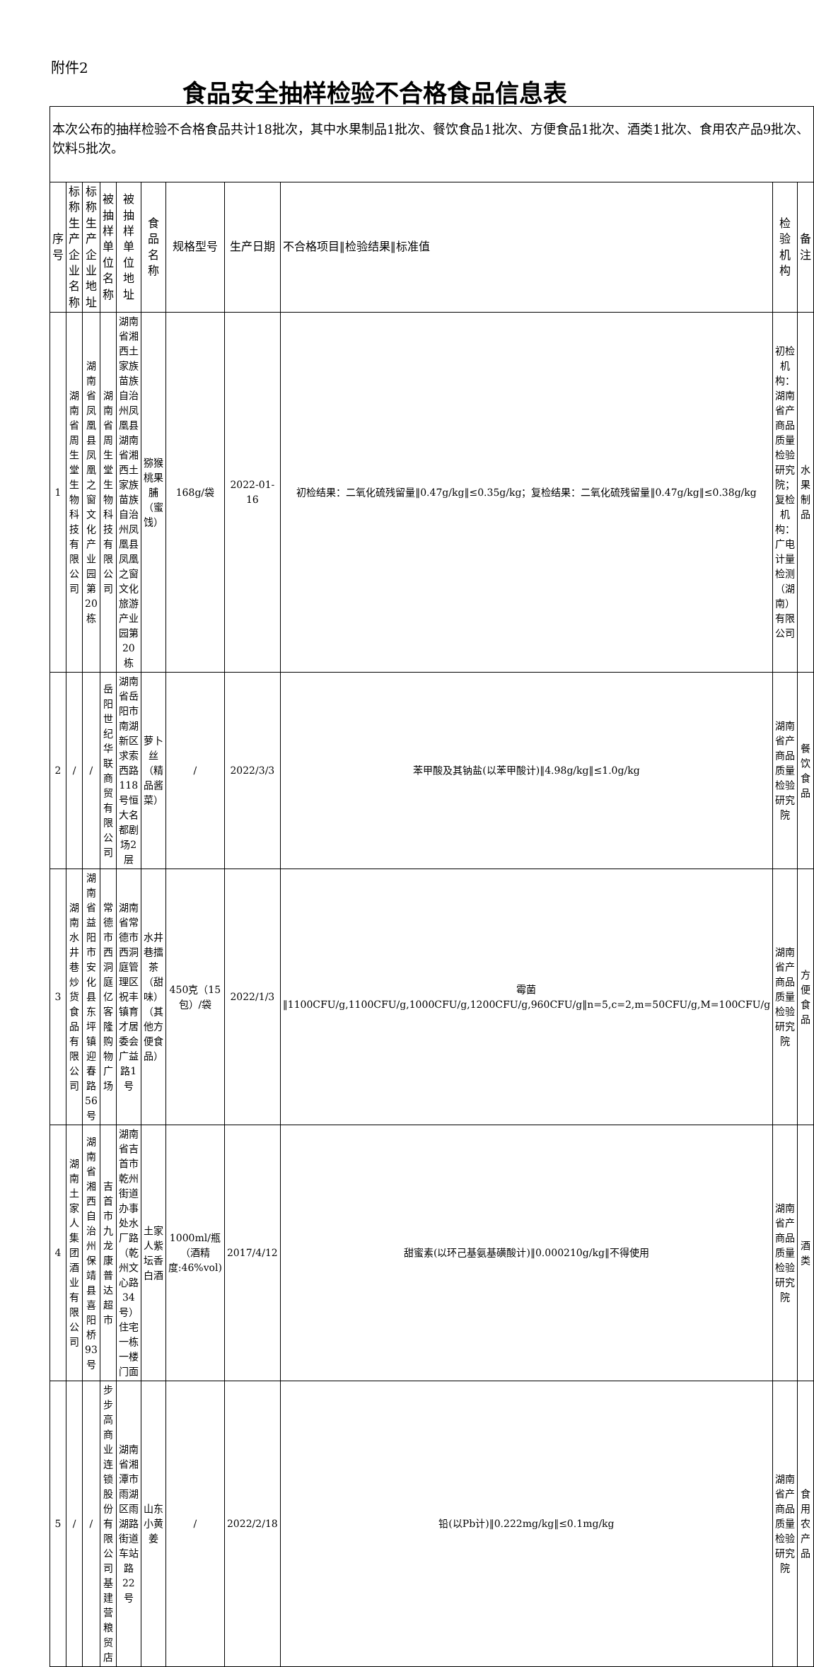附件2
食品安全抽样检验不合格食品信息表
| 本次公布的抽样检验不合格食品共计18批次，其中水果制品1批次、餐饮食品1批次、方便食品1批次、酒类1批次、食用农产品9批次、饮料5批次。 | | | | | | | | | | |
| 序号 | 标称生产企业名称 | 标称生产企业地址 | 被抽样单位名称 | 被抽样单位地址 | 食品名称 | 规格型号 | 生产日期 | 不合格项目‖检验结果‖标准值 | 检验机构 | 备注 |
| 1 | 湖南省周生堂生物科技有限公司 | 湖南省凤凰县凤凰之窗文化产业园第20栋 | 湖南省周生堂生物科技有限公司 | 湖南省湘西土家族苗族自治州凤凰县湖南省湘西土家族苗族自治州凤凰县凤凰之窗文化旅游产业园第20栋 | 猕猴桃果脯（蜜饯） | 168g/袋 | 2022-01-16 | 初检结果：二氧化硫残留量‖0.47g/kg‖≤0.35g/kg；复检结果：二氧化硫残留量‖0.47g/kg‖≤0.38g/kg | 初检机构：湖南省产商品质量检验研究院；复检机构：广电计量检测（湖南）有限公司 | 水果制品 |
| 2 | / | / | 岳阳世纪华联商贸有限公司 | 湖南省岳阳市南湖新区求索西路118号恒大名都剧场2层 | 萝卜丝（精品酱菜） | / | 2022/3/3 | 苯甲酸及其钠盐(以苯甲酸计)‖4.98g/kg‖≤1.0g/kg | 湖南省产商品质量检验研究院 | 餐饮食品 |
| 3 | 湖南水井巷炒货食品有限公司 | 湖南省益阳市安化县东坪镇迎春路56号 | 常德市西洞庭亿客隆购物广场 | 湖南省常德市西洞庭管理区祝丰镇育才居委会广益路1号 | 水井巷擂茶（甜味）（其他方便食品） | 450克（15包）/袋 | 2022/1/3 | 霉菌‖1100CFU/g,1100CFU/g,1000CFU/g,1200CFU/g,960CFU/g‖n=5,c=2,m=50CFU/g,M=100CFU/g | 湖南省产商品质量检验研究院 | 方便食品 |
| 4 | 湖南土家人集团酒业有限公司 | 湖南省湘西自治州保靖县喜阳桥93号 | 吉首市九龙康普达超市 | 湖南省吉首市乾州街道办事处水厂路（乾州文心路34号）住宅一栋一楼门面 | 土家人紫坛香白酒 | 1000ml/瓶（酒精度:46%vol) | 2017/4/12 | 甜蜜素(以环己基氨基磺酸计)‖0.000210g/kg‖不得使用 | 湖南省产商品质量检验研究院 | 酒类 |
| 5 | / | / | 步步高商业连锁股份有限公司基建营粮贸店 | 湖南省湘潭市雨湖区雨湖路街道车站路22号 | 山东小黄姜 | / | 2022/2/18 | 铅(以Pb计)‖0.222mg/kg‖≤0.1mg/kg | 湖南省产商品质量检验研究院 | 食用农产品 |